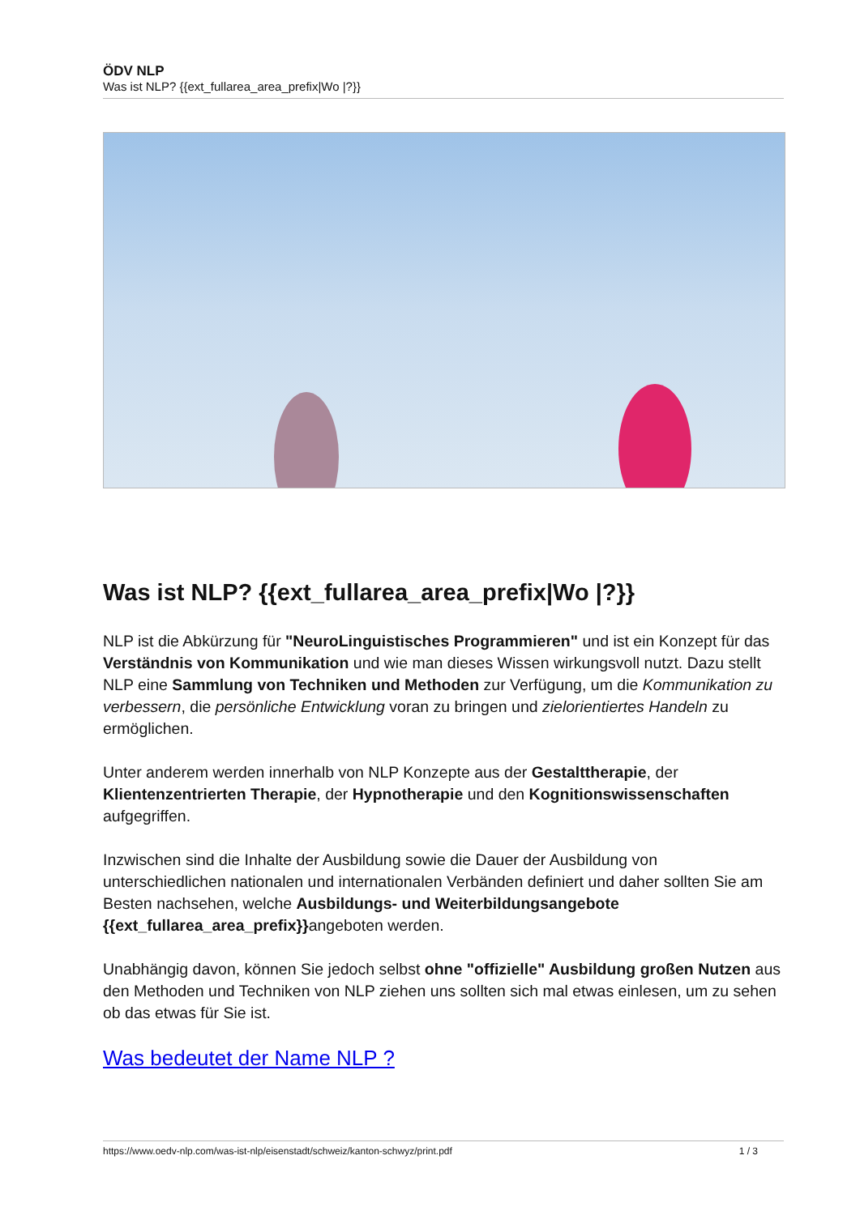ÖDV NLP
Was ist NLP? {{ext_fullarea_area_prefix|Wo |?}}
Was ist NLP? {{ext_fullarea_area_prefix|Wo |?}}
NLP ist die Abkürzung für "NeuroLinguistisches Programmieren" und ist ein Konzept für das Verständnis von Kommunikation und wie man dieses Wissen wirkungsvoll nutzt. Dazu stellt NLP eine Sammlung von Techniken und Methoden zur Verfügung, um die Kommunikation zu verbessern, die persönliche Entwicklung voran zu bringen und zielorientiertes Handeln zu ermöglichen.
Unter anderem werden innerhalb von NLP Konzepte aus der Gestalttherapie, der Klientenzentrierten Therapie, der Hypnotherapie und den Kognitionswissenschaften aufgegriffen.
Inzwischen sind die Inhalte der Ausbildung sowie die Dauer der Ausbildung von unterschiedlichen nationalen und internationalen Verbänden definiert und daher sollten Sie am Besten nachsehen, welche Ausbildungs- und Weiterbildungsangebote {{ext_fullarea_area_prefix}}angeboten werden.
Unabhängig davon, können Sie jedoch selbst ohne "offizielle" Ausbildung großen Nutzen aus den Methoden und Techniken von NLP ziehen uns sollten sich mal etwas einlesen, um zu sehen ob das etwas für Sie ist.
Was bedeutet der Name NLP ?
https://www.oedv-nlp.com/was-ist-nlp/eisenstadt/schweiz/kanton-schwyz/print.pdf 1 / 3